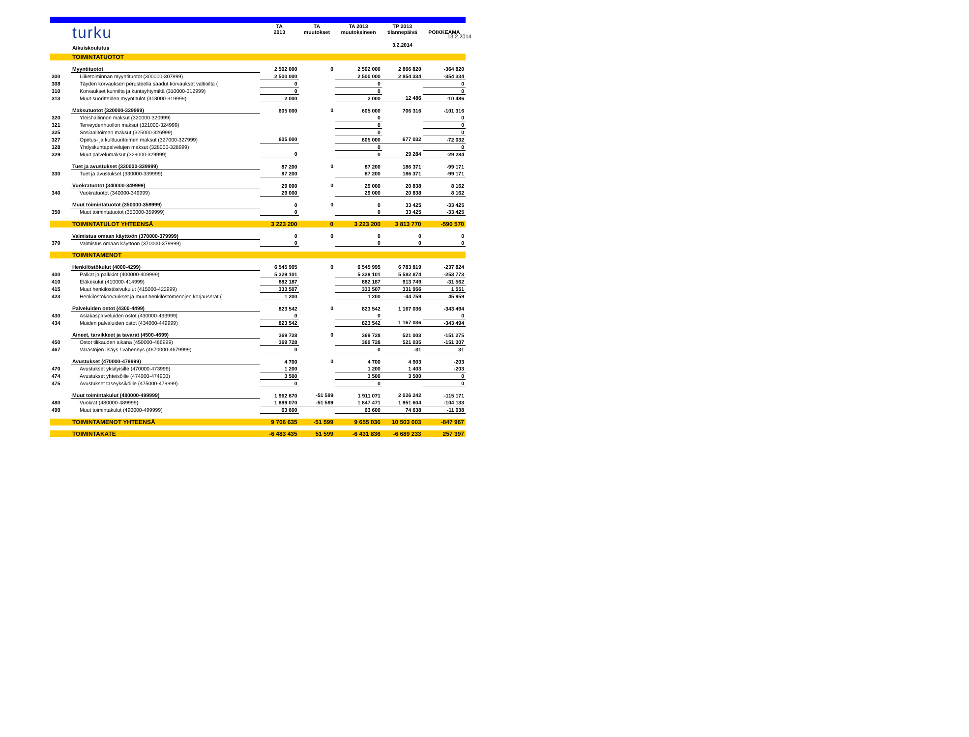13.2.2014
| | turku | TA 2013 | TA muutokset | TA 2013 muutoksineen | TP 2013 tilannepäivä | POIKKEAMA |
| | Aikuiskoulutus | | | | 3.2.2014 | |
| | TOIMINTATUOTOT | | | | | |
| | Myyntituotot | 2 502 000 | 0 | 2 502 000 | 2 866 820 | -364 820 |
| 300 | Liiketoiminnan myyntituotot (300000-307999) | 2 500 000 | | 2 500 000 | 2 854 334 | -354 334 |
| 308 | Täyden korvauksen perusteella saadut korvaukset valtioilta ( | 0 | | 0 | | 0 |
| 310 | Korvaukset kunnilta ja kuntayhtymiltä (310000-312999) | 0 | | 0 | | 0 |
| 313 | Muut suoritteiden myyntitulot (313000-319999) | 2 000 | | 2 000 | 12 486 | -10 486 |
| | Maksutuotot (320000-329999) | 605 000 | 0 | 605 000 | 706 316 | -101 316 |
| 320 | Yleishallinnon maksut (320000-320999) | | | 0 | | 0 |
| 321 | Terveydenhuollon maksut (321000-324999) | | | 0 | | 0 |
| 325 | Sosiaalitoimen maksut (325000-326999) | | | 0 | | 0 |
| 327 | Opetus- ja kulttuuritoimen maksut (327000-327999) | 605 000 | | 605 000 | 677 032 | -72 032 |
| 328 | Yhdyskuntapalvelujen maksut (328000-328999) | | | 0 | | 0 |
| 329 | Muut palvelumaksut (329000-329999) | 0 | | 0 | 29 284 | -29 284 |
| | Tuet ja avustukset (330000-339999) | 87 200 | 0 | 87 200 | 186 371 | -99 171 |
| 330 | Tuet ja avustukset (330000-339999) | 87 200 | | 87 200 | 186 371 | -99 171 |
| | Vuokratuotot (340000-349999) | 29 000 | 0 | 29 000 | 20 838 | 8 162 |
| 340 | Vuokratuotot (340000-349999) | 29 000 | | 29 000 | 20 838 | 8 162 |
| | Muut toimintatuotot (350000-359999) | 0 | 0 | 0 | 33 425 | -33 425 |
| 350 | Muut toimintatuotot (350000-359999) | 0 | | 0 | 33 425 | -33 425 |
| | TOIMINTATULOT YHTEENSÄ | 3 223 200 | 0 | 3 223 200 | 3 813 770 | -590 570 |
| | Valmistus omaan käyttöön (370000-379999) | 0 | 0 | 0 | 0 | 0 |
| 370 | Valmistus omaan käyttöön (370000-379999) | 0 | | 0 | 0 | 0 |
| | TOIMINTAMENOT | | | | | |
| | Henkilöstökulut (4000-4299) | 6 545 995 | 0 | 6 545 995 | 6 783 819 | -237 824 |
| 400 | Palkat ja palkkiot (400000-409999) | 5 329 101 | | 5 329 101 | 5 582 874 | -253 773 |
| 410 | Eläkekulut (410000-414999) | 882 187 | | 882 187 | 913 749 | -31 562 |
| 415 | Muut henkilöstösivukulut (415000-422999) | 333 507 | | 333 507 | 331 956 | 1 551 |
| 423 | Henkilöstökorvaukset ja muut henkilöstömenojen korjauserät ( | 1 200 | | 1 200 | -44 759 | 45 959 |
| | Palveluiden ostot (4300-4499) | 823 542 | 0 | 823 542 | 1 167 036 | -343 494 |
| 430 | Asiakaspalveluiden ostot (430000-433999) | 0 | | 0 | | 0 |
| 434 | Muiden palveluiden ostot (434000-449999) | 823 542 | | 823 542 | 1 167 036 | -343 494 |
| | Aineet, tarvikkeet ja tavarat (4500-4699) | 369 728 | 0 | 369 728 | 521 003 | -151 275 |
| 450 | Ostot tilikauden aikana (450000-466999) | 369 728 | | 369 728 | 521 035 | -151 307 |
| 467 | Varastojen lisäys / vähennys (4670000-4679999) | 0 | | 0 | -31 | 31 |
| | Avustukset (470000-479999) | 4 700 | 0 | 4 700 | 4 903 | -203 |
| 470 | Avustukset yksityisille (470000-473999) | 1 200 | | 1 200 | 1 403 | -203 |
| 474 | Avustukset yhteisöille (474000-474900) | 3 500 | | 3 500 | 3 500 | 0 |
| 475 | Avustukset taseyksiköille (475000-479999) | 0 | | 0 | | 0 |
| | Muut toimintakulut (480000-499999) | 1 962 670 | -51 599 | 1 911 071 | 2 026 242 | -115 171 |
| 480 | Vuokrat (480000-489999) | 1 899 070 | -51 599 | 1 847 471 | 1 951 604 | -104 133 |
| 490 | Muut toimintakulut (490000-499999) | 63 600 | | 63 600 | 74 638 | -11 038 |
| | TOIMINTAMENOT YHTEENSÄ | 9 706 635 | -51 599 | 9 655 036 | 10 503 003 | -847 967 |
| | TOIMINTAKATE | -6 483 435 | 51 599 | -6 431 836 | -6 689 233 | 257 397 |